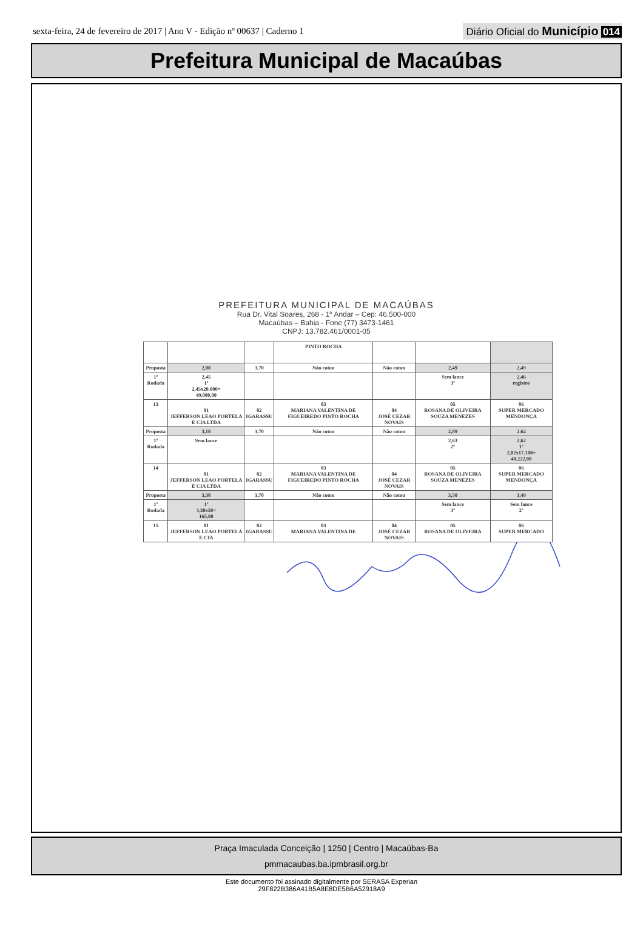sexta-feira, 24 de fevereiro de 2017 | Ano V - Edição nº 00637 | Caderno 1
Diário Oficial do Município 014
Prefeitura Municipal de Macaúbas
PREFEITURA MUNICIPAL DE MACAÚBAS
Rua Dr. Vital Soares, 268 - 1º Andar – Cep: 46.500-000
Macaúbas – Bahia - Fone (77) 3473-1461
CNPJ: 13.782.461/0001-05
| | | | PINTO ROCHA | | | |
| Proposta | 2,80 | 3,70 | Não cotou | Não cotou | 2,49 | 2,49 |
| 1º Rodada | 2,45 1º 2,45x20.000= 49.000,00 | | | | Sem lance 3º | 2,46 registro |
| 13 | 01 JEFFERSON LEAO PORTELA E CIA LTDA | 02 IGARASSU | 03 MARIANA VALENTINA DE FIGUEIREDO PINTO ROCHA | 04 JOSÉ CEZAR NOVAIS | 05 ROSANA DE OLIVEIRA SOUZA MENEZES | 06 SUPER MERCADO MENDONÇA |
| Proposta | 3,10 | 3,70 | Não cotou | Não cotou | 2,89 | 2.64 |
| 1º Rodada | Sem lance | | | | 2,63 2º | 2,62 1º 2,82x17.100= 48.222,00 |
| 14 | 01 JEFFERSON LEAO PORTELA E CIA LTDA | 02 IGARASSU | 03 MARIANA VALENTINA DE FIGUEIREDO PINTO ROCHA | 04 JOSÉ CEZAR NOVAIS | 05 ROSANA DE OLIVEIRA SOUZA MENEZES | 06 SUPER MERCADO MENDONÇA |
| Proposta | 3,30 | 3,70 | Não cotou | Não cotou | 3,50 | 3,49 |
| 1º Rodada | 1º 3,30x50= 165,00 | | | | Sem lance 3º | Sem lance 2º |
| 15 | 01 JEFFERSON LEAO PORTELA E CIA | 02 IGARASSU | 03 MARIANA VALENTINA DE | 04 JOSÉ CEZAR NOVAIS | 05 ROSANA DE OLIVEIRA | 06 SUPER MERCADO |
Praça Imaculada Conceição | 1250 | Centro | Macaúbas-Ba
pmmacaubas.ba.ipmbrasil.org.br
Este documento foi assinado digitalmente por SERASA Experian
29F822B386A41B5A8E8DE5B6A52918A9